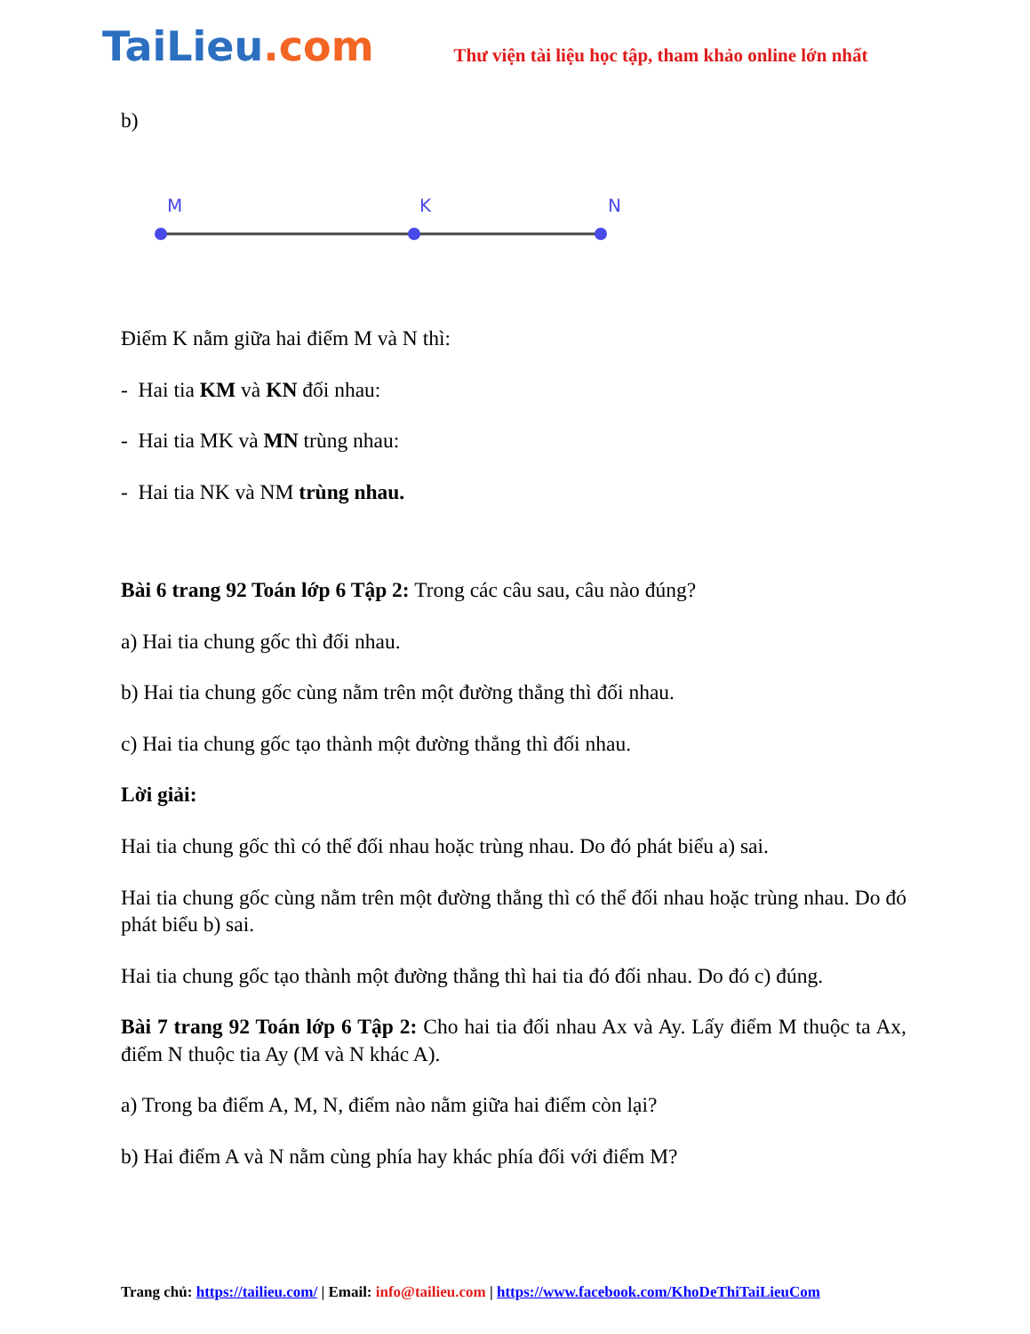TaiLieu.com
Thư viện tài liệu học tập, tham khảo online lớn nhất
b)
M
K
N
Điểm K nằm giữa hai điểm M và N thì:
- Hai tia KM và KN đối nhau:
- Hai tia MK và MN trùng nhau:
- Hai tia NK và NM trùng nhau.
Bài 6 trang 92 Toán lớp 6 Tập 2: Trong các câu sau, câu nào đúng?
a) Hai tia chung gốc thì đối nhau.
b) Hai tia chung gốc cùng nằm trên một đường thẳng thì đối nhau.
c) Hai tia chung gốc tạo thành một đường thẳng thì đối nhau.
Lời giải:
Hai tia chung gốc thì có thể đối nhau hoặc trùng nhau. Do đó phát biểu a) sai.
Hai tia chung gốc cùng nằm trên một đường thẳng thì có thể đối nhau hoặc trùng nhau. Do đó phát biểu b) sai.
Hai tia chung gốc tạo thành một đường thẳng thì hai tia đó đối nhau. Do đó c) đúng.
Bài 7 trang 92 Toán lớp 6 Tập 2: Cho hai tia đối nhau Ax và Ay. Lấy điểm M thuộc ta Ax, điểm N thuộc tia Ay (M và N khác A).
a) Trong ba điểm A, M, N, điểm nào nằm giữa hai điểm còn lại?
b) Hai điểm A và N nằm cùng phía hay khác phía đối với điểm M?
Trang chủ: https://tailieu.com/ | Email: info@tailieu.com | https://www.facebook.com/KhoDeThiTaiLieuCom